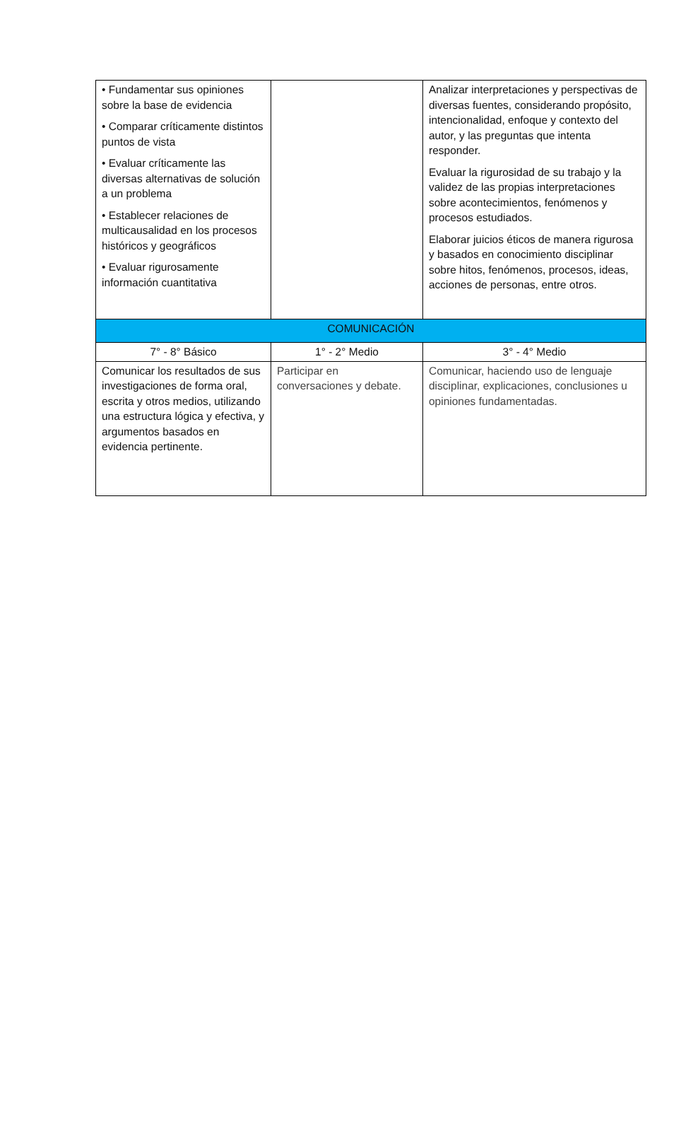| • Fundamentar sus opiniones sobre la base de evidencia • Comparar críticamente distintos puntos de vista • Evaluar críticamente las diversas alternativas de solución a un problema • Establecer relaciones de multicausalidad en los procesos históricos y geográficos • Evaluar rigurosamente información cuantitativa | | Analizar interpretaciones y perspectivas de diversas fuentes, considerando propósito, intencionalidad, enfoque y contexto del autor, y las preguntas que intenta responder. Evaluar la rigurosidad de su trabajo y la validez de las propias interpretaciones sobre acontecimientos, fenómenos y procesos estudiados. Elaborar juicios éticos de manera rigurosa y basados en conocimiento disciplinar sobre hitos, fenómenos, procesos, ideas, acciones de personas, entre otros. |
| COMUNICACIÓN | | |
| 7° - 8° Básico | 1° - 2° Medio | 3° - 4° Medio |
| Comunicar los resultados de sus investigaciones de forma oral, escrita y otros medios, utilizando una estructura lógica y efectiva, y argumentos basados en evidencia pertinente. | Participar en conversaciones y debate. | Comunicar, haciendo uso de lenguaje disciplinar, explicaciones, conclusiones u opiniones fundamentadas. |